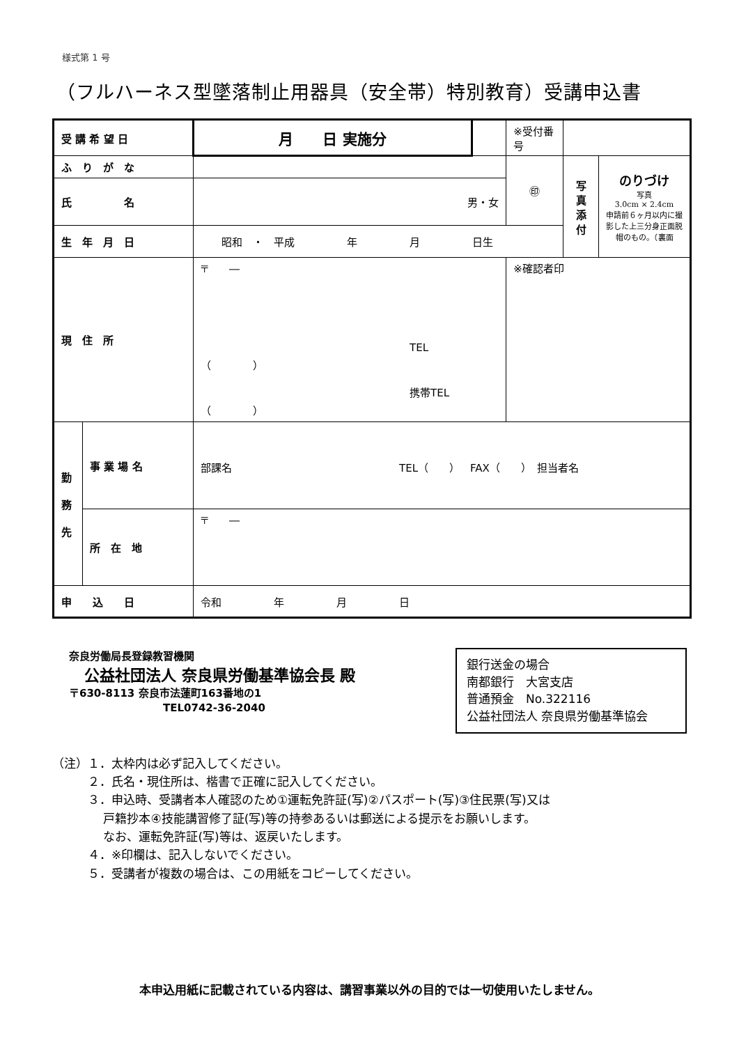様式第 1 号
（フルハーネス型墜落制止用器具（安全帯）特別教育）受講申込書
| 受 講 希 望 日 | | 月 日 実施分 | | ※受付番号 | | |
| ふ り が な | | | | ㊞ | 写 真 添 付 | のりづけ 写真 3.0cm × 2.4cm 申請前６ヶ月以内に撮影した上三分身正面脱帽のもの。（裏面 |
| 氏 名 | | 男・女 | | | | |
| 生 年 月 日 | | 昭和 ・ 平成 年 月 日生 | | | | |
| 現 住 所 | | 〒 ― TEL （ ） 携帯TEL （ ） | | ※確認者印 | | |
| 勤 務 先 | 事 業 場 名 | 部課名 TEL（ ） FAX（ ） 担当者名 | | | | |
| | 所 在 地 | 〒 ― | | | | |
| 申 込 日 | | 令和 年 月 日 | | | | |
奈良労働局長登録教習機関
　公益社団法人 奈良県労働基準協会長 殿
〒630-8113 奈良市法蓮町163番地の1
　　　　　　　　　TEL0742-36-2040
銀行送金の場合
南都銀行　大宮支店
普通預金　No.322116
公益社団法人 奈良県労働基準協会
（注）１．太枠内は必ず記入してください。
　　　２．氏名・現住所は、楷書で正確に記入してください。
　　　３．申込時、受講者本人確認のため①運転免許証(写)②パスポート(写)③住民票(写)又は
　　　　 戸籍抄本④技能講習修了証(写)等の持参あるいは郵送による提示をお願いします。
　　　　 なお、運転免許証(写)等は、返戻いたします。
　　　４．※印欄は、記入しないでください。
　　　５．受講者が複数の場合は、この用紙をコピーしてください。
本申込用紙に記載されている内容は、講習事業以外の目的では一切使用いたしません。